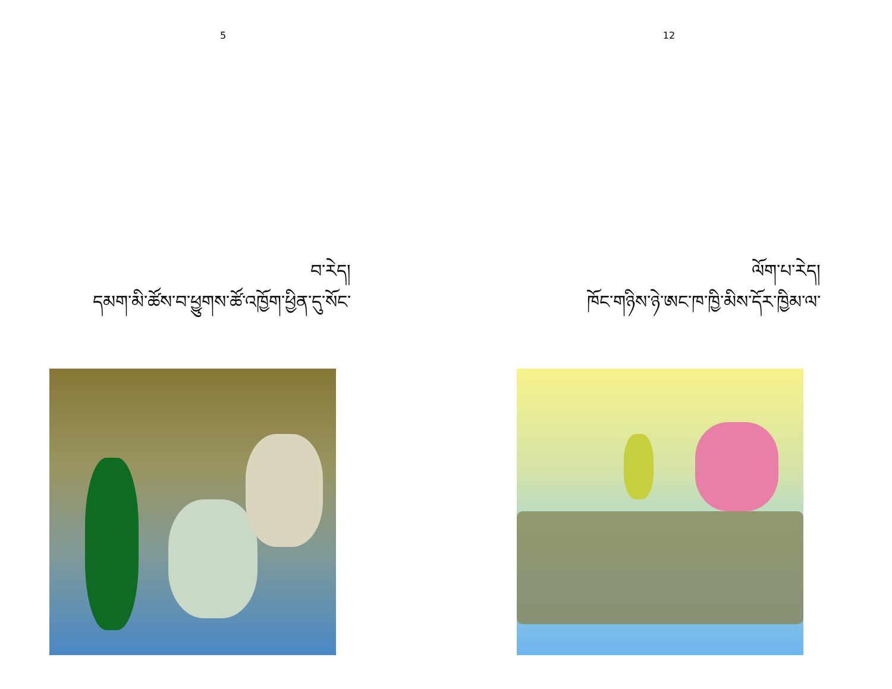5
བ་རེད།
དམག་མི་ཚོས་བ་ཕྱུགས་ཚོ་འཁྱོག་ཕྱིན་དུ་སོང་
12
ལོག་པ་རེད།
ཁོང་གཉིས་ཉེ་ཨང་ཁ་ཁྱི་མིས་དོར་ཁྱིམ་ལ་